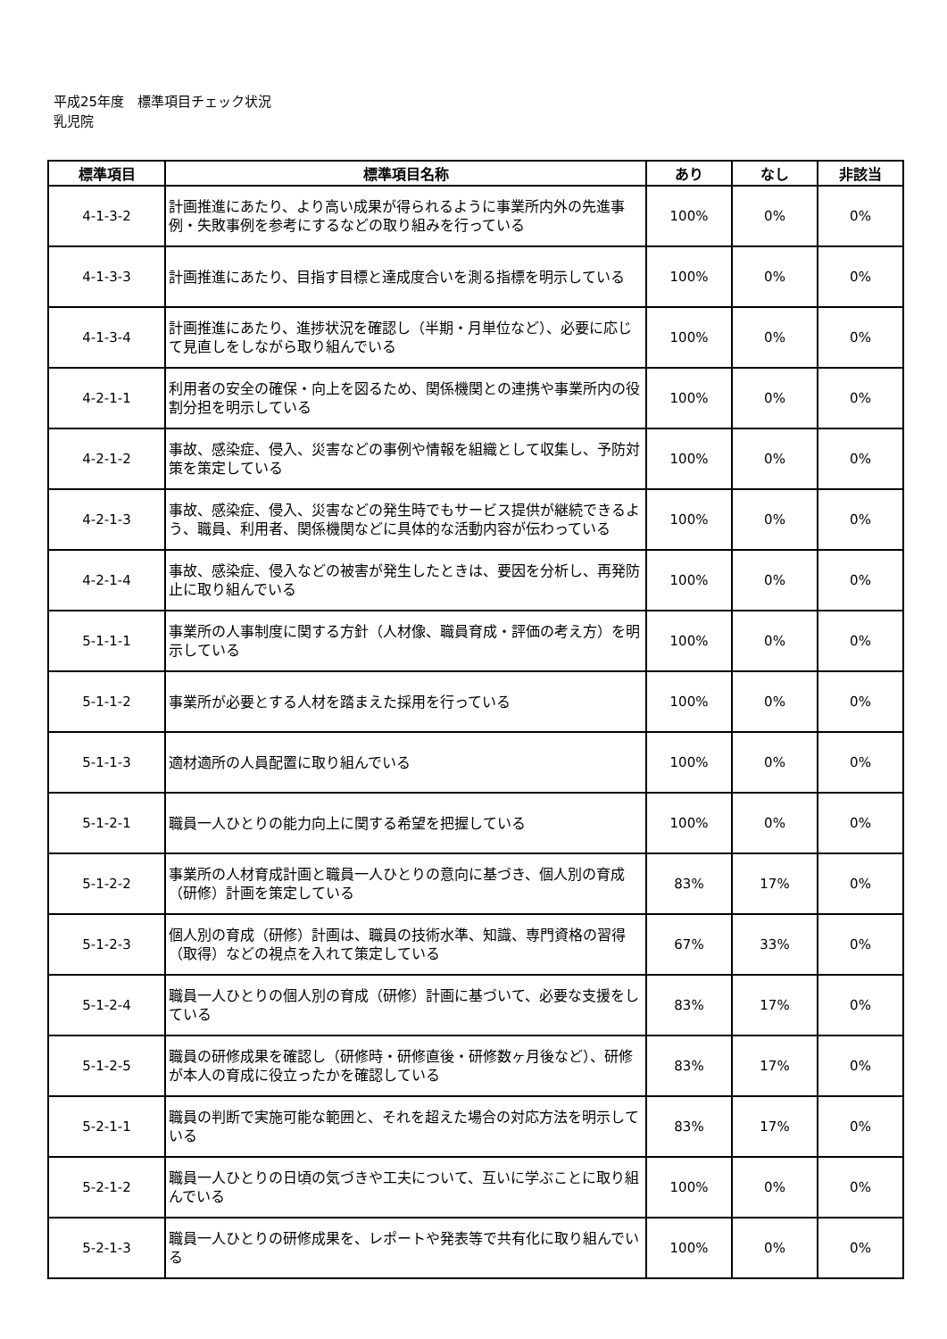平成25年度　標準項目チェック状況
乳児院
| 標準項目 | 標準項目名称 | あり | なし | 非該当 |
| --- | --- | --- | --- | --- |
| 4-1-3-2 | 計画推進にあたり、より高い成果が得られるように事業所内外の先進事例・失敗事例を参考にするなどの取り組みを行っている | 100% | 0% | 0% |
| 4-1-3-3 | 計画推進にあたり、目指す目標と達成度合いを測る指標を明示している | 100% | 0% | 0% |
| 4-1-3-4 | 計画推進にあたり、進捗状況を確認し（半期・月単位など）、必要に応じて見直しをしながら取り組んでいる | 100% | 0% | 0% |
| 4-2-1-1 | 利用者の安全の確保・向上を図るため、関係機関との連携や事業所内の役割分担を明示している | 100% | 0% | 0% |
| 4-2-1-2 | 事故、感染症、侵入、災害などの事例や情報を組織として収集し、予防対策を策定している | 100% | 0% | 0% |
| 4-2-1-3 | 事故、感染症、侵入、災害などの発生時でもサービス提供が継続できるよう、職員、利用者、関係機関などに具体的な活動内容が伝わっている | 100% | 0% | 0% |
| 4-2-1-4 | 事故、感染症、侵入などの被害が発生したときは、要因を分析し、再発防止に取り組んでいる | 100% | 0% | 0% |
| 5-1-1-1 | 事業所の人事制度に関する方針（人材像、職員育成・評価の考え方）を明示している | 100% | 0% | 0% |
| 5-1-1-2 | 事業所が必要とする人材を踏まえた採用を行っている | 100% | 0% | 0% |
| 5-1-1-3 | 適材適所の人員配置に取り組んでいる | 100% | 0% | 0% |
| 5-1-2-1 | 職員一人ひとりの能力向上に関する希望を把握している | 100% | 0% | 0% |
| 5-1-2-2 | 事業所の人材育成計画と職員一人ひとりの意向に基づき、個人別の育成（研修）計画を策定している | 83% | 17% | 0% |
| 5-1-2-3 | 個人別の育成（研修）計画は、職員の技術水準、知識、専門資格の習得（取得）などの視点を入れて策定している | 67% | 33% | 0% |
| 5-1-2-4 | 職員一人ひとりの個人別の育成（研修）計画に基づいて、必要な支援をしている | 83% | 17% | 0% |
| 5-1-2-5 | 職員の研修成果を確認し（研修時・研修直後・研修数ヶ月後など）、研修が本人の育成に役立ったかを確認している | 83% | 17% | 0% |
| 5-2-1-1 | 職員の判断で実施可能な範囲と、それを超えた場合の対応方法を明示している | 83% | 17% | 0% |
| 5-2-1-2 | 職員一人ひとりの日頃の気づきや工夫について、互いに学ぶことに取り組んでいる | 100% | 0% | 0% |
| 5-2-1-3 | 職員一人ひとりの研修成果を、レポートや発表等で共有化に取り組んでいる | 100% | 0% | 0% |